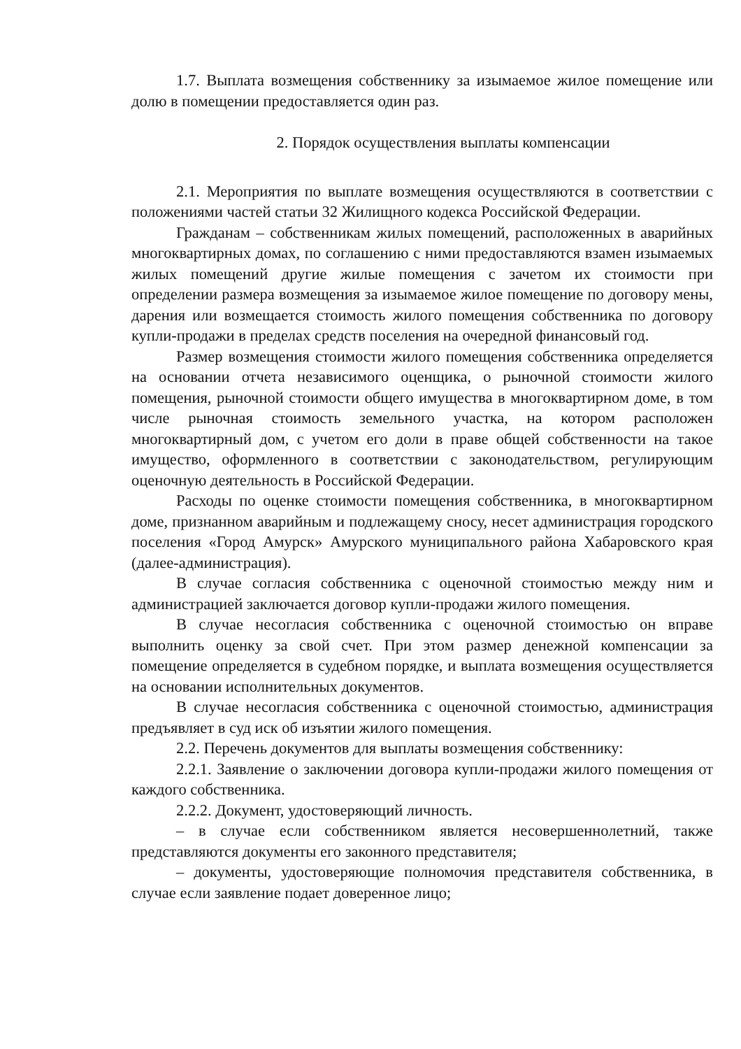1.7. Выплата возмещения собственнику за изымаемое жилое помещение или долю в помещении предоставляется один раз.
2. Порядок осуществления выплаты компенсации
2.1. Мероприятия по выплате возмещения осуществляются в соответствии с положениями частей статьи 32 Жилищного кодекса Российской Федерации.
Гражданам – собственникам жилых помещений, расположенных в аварийных многоквартирных домах, по соглашению с ними предоставляются взамен изымаемых жилых помещений другие жилые помещения с зачетом их стоимости при определении размера возмещения за изымаемое жилое помещение по договору мены, дарения или возмещается стоимость жилого помещения собственника по договору купли-продажи в пределах средств поселения на очередной финансовый год.
Размер возмещения стоимости жилого помещения собственника определяется на основании отчета независимого оценщика, о рыночной стоимости жилого помещения, рыночной стоимости общего имущества в многоквартирном доме, в том числе рыночная стоимость земельного участка, на котором расположен многоквартирный дом, с учетом его доли в праве общей собственности на такое имущество, оформленного в соответствии с законодательством, регулирующим оценочную деятельность в Российской Федерации.
Расходы по оценке стоимости помещения собственника, в многоквартирном доме, признанном аварийным и подлежащему сносу, несет администрация городского поселения «Город Амурск» Амурского муниципального района Хабаровского края (далее-администрация).
В случае согласия собственника с оценочной стоимостью между ним и администрацией заключается договор купли-продажи жилого помещения.
В случае несогласия собственника с оценочной стоимостью он вправе выполнить оценку за свой счет. При этом размер денежной компенсации за помещение определяется в судебном порядке, и выплата возмещения осуществляется на основании исполнительных документов.
В случае несогласия собственника с оценочной стоимостью, администрация предъявляет в суд иск об изъятии жилого помещения.
2.2. Перечень документов для выплаты возмещения собственнику:
2.2.1. Заявление о заключении договора купли-продажи жилого помещения от каждого собственника.
2.2.2. Документ, удостоверяющий личность.
– в случае если собственником является несовершеннолетний, также представляются документы его законного представителя;
– документы, удостоверяющие полномочия представителя собственника, в случае если заявление подает доверенное лицо;